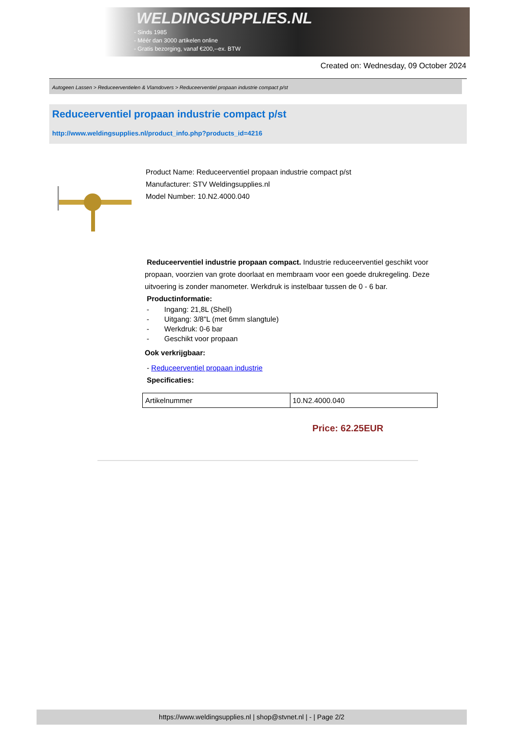WELDINGSUPPLIES.NL
- Sinds 1985
- Méér dan 3000 artikelen online
- Gratis bezorging, vanaf €200,--ex. BTW
Created on: Wednesday, 09 October 2024
Autogeen Lassen > Reduceerventielen & Vlamdovers > Reduceerventiel propaan industrie compact p/st
Reduceerventiel propaan industrie compact p/st
http://www.weldingsupplies.nl/product_info.php?products_id=4216
Product Name: Reduceerventiel propaan industrie compact p/st
Manufacturer: STV Weldingsupplies.nl
Model Number: 10.N2.4000.040
Reduceerventiel industrie propaan compact. Industrie reduceerventiel geschikt voor propaan, voorzien van grote doorlaat en membraam voor een goede drukregeling. Deze uitvoering is zonder manometer. Werkdruk is instelbaar tussen de 0 - 6 bar.
Productinformatie:
- Ingang: 21,8L (Shell)
- Uitgang: 3/8"L (met 6mm slangtule)
- Werkdruk: 0-6 bar
- Geschikt voor propaan
Ook verkrijgbaar:
- Reduceerventiel propaan industrie
Specificaties:
| Artikelnummer | 10.N2.4000.040 |
Price: 62.25EUR
https://www.weldingsupplies.nl | shop@stvnet.nl | - | Page 2/2